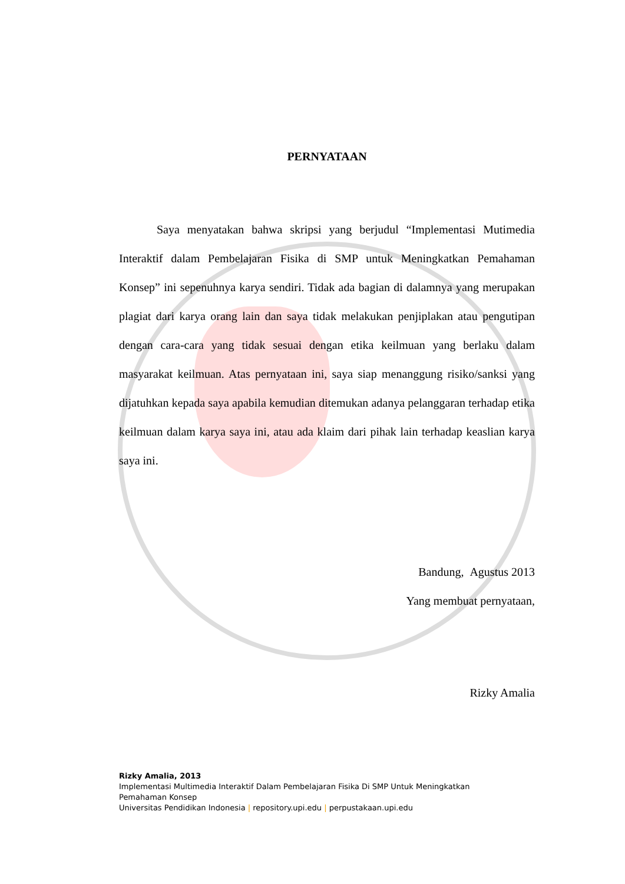PERNYATAAN
Saya menyatakan bahwa skripsi yang berjudul “Implementasi Mutimedia Interaktif dalam Pembelajaran Fisika di SMP untuk Meningkatkan Pemahaman Konsep” ini sepenuhnya karya sendiri. Tidak ada bagian di dalamnya yang merupakan plagiat dari karya orang lain dan saya tidak melakukan penjiplakan atau pengutipan dengan cara-cara yang tidak sesuai dengan etika keilmuan yang berlaku dalam masyarakat keilmuan. Atas pernyataan ini, saya siap menanggung risiko/sanksi yang dijatuhkan kepada saya apabila kemudian ditemukan adanya pelanggaran terhadap etika keilmuan dalam karya saya ini, atau ada klaim dari pihak lain terhadap keaslian karya saya ini.
Bandung, Agustus 2013
Yang membuat pernyataan,
Rizky Amalia
Rizky Amalia, 2013
Implementasi Multimedia Interaktif Dalam Pembelajaran Fisika Di SMP Untuk Meningkatkan
Pemahaman Konsep
Universitas Pendidikan Indonesia | repository.upi.edu | perpustakaan.upi.edu